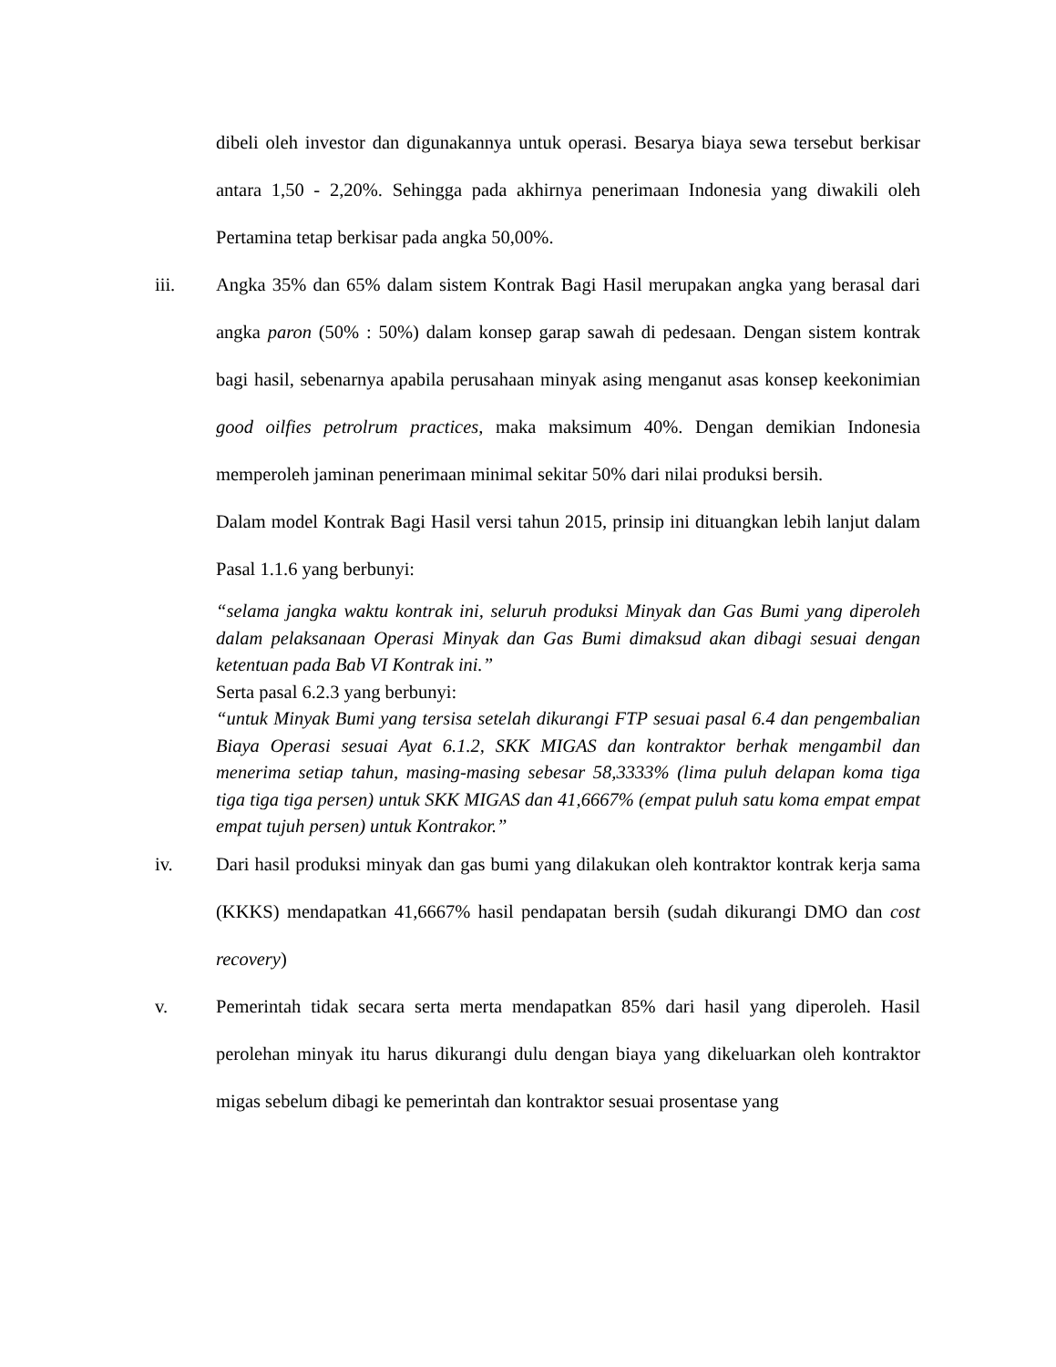dibeli oleh investor dan digunakannya untuk operasi. Besarya biaya sewa tersebut berkisar antara 1,50 - 2,20%. Sehingga pada akhirnya penerimaan Indonesia yang diwakili oleh Pertamina tetap berkisar pada angka 50,00%.
iii. Angka 35% dan 65% dalam sistem Kontrak Bagi Hasil merupakan angka yang berasal dari angka paron (50% : 50%) dalam konsep garap sawah di pedesaan. Dengan sistem kontrak bagi hasil, sebenarnya apabila perusahaan minyak asing menganut asas konsep keekonimian good oilfies petrolrum practices, maka maksimum 40%. Dengan demikian Indonesia memperoleh jaminan penerimaan minimal sekitar 50% dari nilai produksi bersih.
Dalam model Kontrak Bagi Hasil versi tahun 2015, prinsip ini dituangkan lebih lanjut dalam Pasal 1.1.6 yang berbunyi:
“selama jangka waktu kontrak ini, seluruh produksi Minyak dan Gas Bumi yang diperoleh dalam pelaksanaan Operasi Minyak dan Gas Bumi dimaksud akan dibagi sesuai dengan ketentuan pada Bab VI Kontrak ini.”
Serta pasal 6.2.3 yang berbunyi:
“untuk Minyak Bumi yang tersisa setelah dikurangi FTP sesuai pasal 6.4 dan pengembalian Biaya Operasi sesuai Ayat 6.1.2, SKK MIGAS dan kontraktor berhak mengambil dan menerima setiap tahun, masing-masing sebesar 58,3333% (lima puluh delapan koma tiga tiga tiga tiga persen) untuk SKK MIGAS dan 41,6667% (empat puluh satu koma empat empat empat tujuh persen) untuk Kontrakor.”
iv. Dari hasil produksi minyak dan gas bumi yang dilakukan oleh kontraktor kontrak kerja sama (KKKS) mendapatkan 41,6667% hasil pendapatan bersih (sudah dikurangi DMO dan cost recovery)
v. Pemerintah tidak secara serta merta mendapatkan 85% dari hasil yang diperoleh. Hasil perolehan minyak itu harus dikurangi dulu dengan biaya yang dikeluarkan oleh kontraktor migas sebelum dibagi ke pemerintah dan kontraktor sesuai prosentase yang